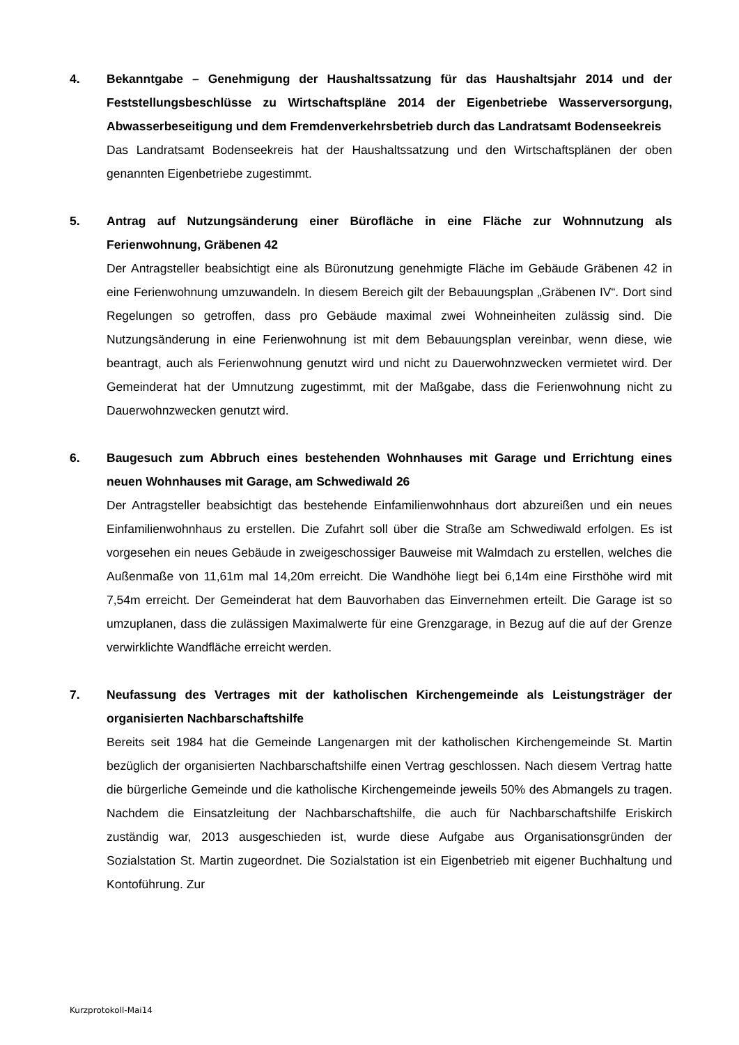4. Bekanntgabe – Genehmigung der Haushaltssatzung für das Haushaltsjahr 2014 und der Feststellungsbeschlüsse zu Wirtschaftspläne 2014 der Eigenbetriebe Wasserversorgung, Abwasserbeseitigung und dem Fremdenverkehrsbetrieb durch das Landratsamt Bodenseekreis
Das Landratsamt Bodenseekreis hat der Haushaltssatzung und den Wirtschaftsplänen der oben genannten Eigenbetriebe zugestimmt.
5. Antrag auf Nutzungsänderung einer Bürofläche in eine Fläche zur Wohnnutzung als Ferienwohnung, Gräbenen 42
Der Antragsteller beabsichtigt eine als Büronutzung genehmigte Fläche im Gebäude Gräbenen 42 in eine Ferienwohnung umzuwandeln. In diesem Bereich gilt der Bebauungsplan „Gräbenen IV“. Dort sind Regelungen so getroffen, dass pro Gebäude maximal zwei Wohneinheiten zulässig sind. Die Nutzungsänderung in eine Ferienwohnung ist mit dem Bebauungsplan vereinbar, wenn diese, wie beantragt, auch als Ferienwohnung genutzt wird und nicht zu Dauerwohnzwecken vermietet wird. Der Gemeinderat hat der Umnutzung zugestimmt, mit der Maßgabe, dass die Ferienwohnung nicht zu Dauerwohnzwecken genutzt wird.
6. Baugesuch zum Abbruch eines bestehenden Wohnhauses mit Garage und Errichtung eines neuen Wohnhauses mit Garage, am Schwediwald 26
Der Antragsteller beabsichtigt das bestehende Einfamilienwohnhaus dort abzureißen und ein neues Einfamilienwohnhaus zu erstellen. Die Zufahrt soll über die Straße am Schwediwald erfolgen. Es ist vorgesehen ein neues Gebäude in zweigeschossiger Bauweise mit Walmdach zu erstellen, welches die Außenmaße von 11,61m mal 14,20m erreicht. Die Wandhöhe liegt bei 6,14m eine Firsthöhe wird mit 7,54m erreicht. Der Gemeinderat hat dem Bauvorhaben das Einvernehmen erteilt. Die Garage ist so umzuplanen, dass die zulässigen Maximalwerte für eine Grenzgarage, in Bezug auf die auf der Grenze verwirklichte Wandfläche erreicht werden.
7. Neufassung des Vertrages mit der katholischen Kirchengemeinde als Leistungsträger der organisierten Nachbarschaftshilfe
Bereits seit 1984 hat die Gemeinde Langenargen mit der katholischen Kirchengemeinde St. Martin bezüglich der organisierten Nachbarschaftshilfe einen Vertrag geschlossen. Nach diesem Vertrag hatte die bürgerliche Gemeinde und die katholische Kirchengemeinde jeweils 50% des Abmangels zu tragen. Nachdem die Einsatzleitung der Nachbarschaftshilfe, die auch für Nachbarschaftshilfe Eriskirch zuständig war, 2013 ausgeschieden ist, wurde diese Aufgabe aus Organisationsgründen der Sozialstation St. Martin zugeordnet. Die Sozialstation ist ein Eigenbetrieb mit eigener Buchhaltung und Kontoführung. Zur
Kurzprotokoll-Mai14